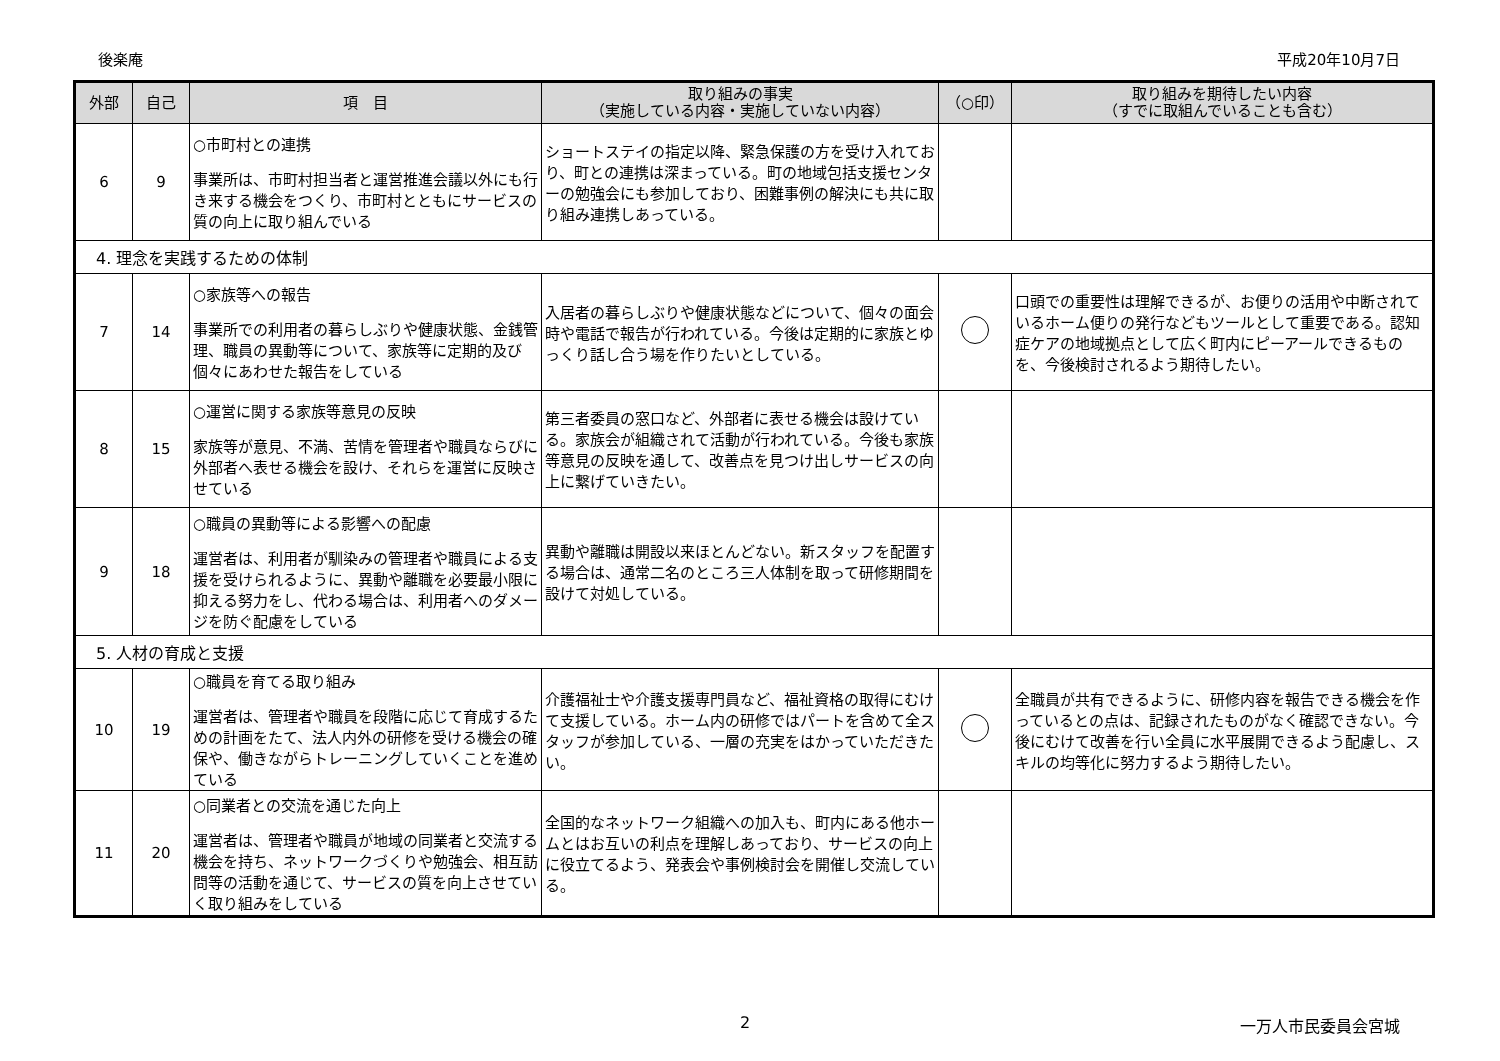後楽庵 平成20年10月7日
| 外部 | 自己 | 項 目 | 取り組みの事実 （実施している内容・実施していない内容） | （○印） | 取り組みを期待したい内容 （すでに取組んでいることも含む） |
| --- | --- | --- | --- | --- | --- |
| 6 | 9 | ○市町村との連携 事業所は、市町村担当者と運営推進会議以外にも行き来する機会をつくり、市町村とともにサービスの質の向上に取り組んでいる | ショートステイの指定以降、緊急保護の方を受け入れており、町との連携は深まっている。町の地域包括支援センターの勉強会にも参加しており、困難事例の解決にも共に取り組み連携しあっている。 | | |
| 4. 理念を実践するための体制 | | | | | |
| 7 | 14 | ○家族等への報告 事業所での利用者の暮らしぶりや健康状態、金銭管理、職員の異動等について、家族等に定期的及び個々にあわせた報告をしている | 入居者の暮らしぶりや健康状態などについて、個々の面会時や電話で報告が行われている。今後は定期的に家族とゆっくり話し合う場を作りたいとしている。 | | 口頭での重要性は理解できるが、お便りの活用や中断されているホーム便りの発行などもツールとして重要である。認知症ケアの地域拠点として広く町内にピーアールできるものを、今後検討されるよう期待したい。 |
| 8 | 15 | ○運営に関する家族等意見の反映 家族等が意見、不満、苦情を管理者や職員ならびに外部者へ表せる機会を設け、それらを運営に反映させている | 第三者委員の窓口など、外部者に表せる機会は設けている。家族会が組織されて活動が行われている。今後も家族等意見の反映を通して、改善点を見つけ出しサービスの向上に繋げていきたい。 | | |
| 9 | 18 | ○職員の異動等による影響への配慮 運営者は、利用者が馴染みの管理者や職員による支援を受けられるように、異動や離職を必要最小限に抑える努力をし、代わる場合は、利用者へのダメージを防ぐ配慮をしている | 異動や離職は開設以来ほとんどない。新スタッフを配置する場合は、通常二名のところ三人体制を取って研修期間を設けて対処している。 | | |
| 5. 人材の育成と支援 | | | | | |
| 10 | 19 | ○職員を育てる取り組み 運営者は、管理者や職員を段階に応じて育成するための計画をたて、法人内外の研修を受ける機会の確保や、働きながらトレーニングしていくことを進めている | 介護福祉士や介護支援専門員など、福祉資格の取得にむけて支援している。ホーム内の研修ではパートを含めて全スタッフが参加している、一層の充実をはかっていただきたい。 | | 全職員が共有できるように、研修内容を報告できる機会を作っているとの点は、記録されたものがなく確認できない。今後にむけて改善を行い全員に水平展開できるよう配慮し、スキルの均等化に努力するよう期待したい。 |
| 11 | 20 | ○同業者との交流を通じた向上 運営者は、管理者や職員が地域の同業者と交流する機会を持ち、ネットワークづくりや勉強会、相互訪問等の活動を通じて、サービスの質を向上させていく取り組みをしている | 全国的なネットワーク組織への加入も、町内にある他ホームとはお互いの利点を理解しあっており、サービスの向上に役立てるよう、発表会や事例検討会を開催し交流している。 | | |
2 一万人市民委員会宮城